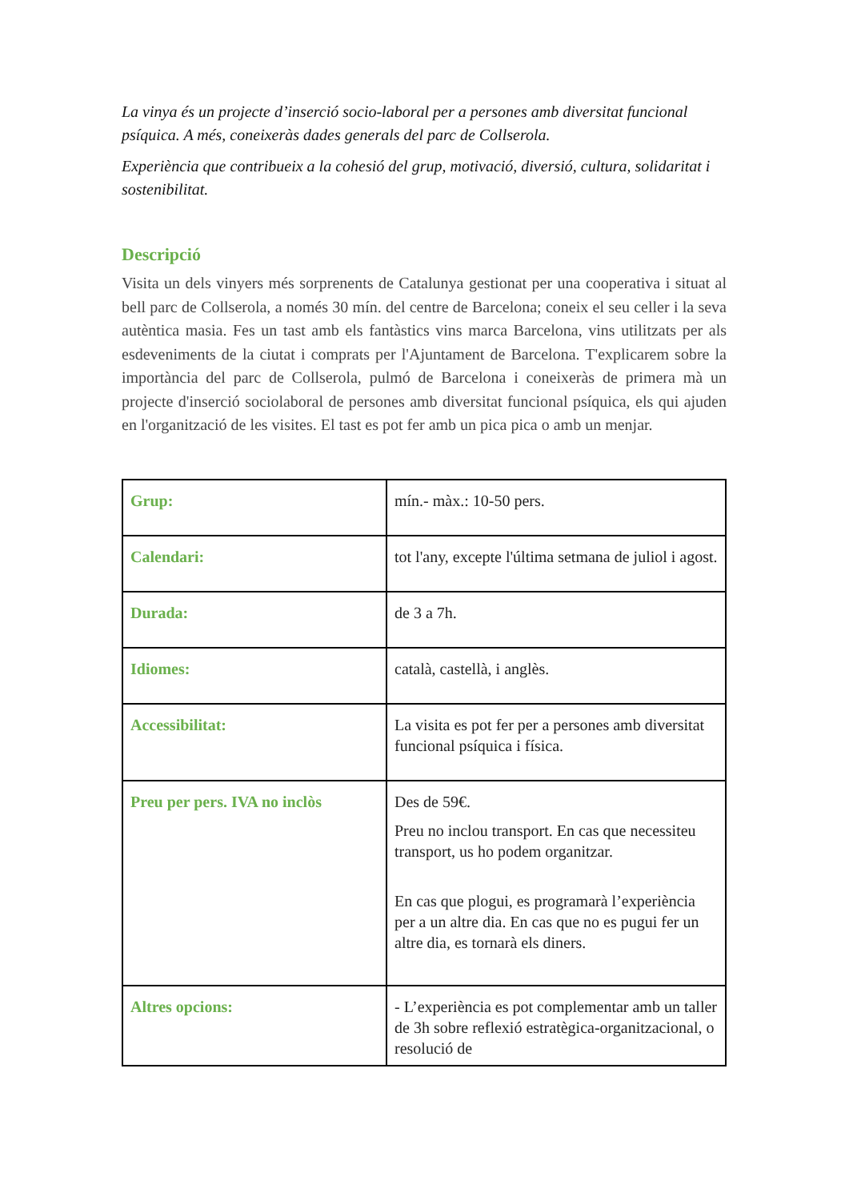La vinya és un projecte d’inserció socio-laboral per a persones amb diversitat funcional psíquica. A més, coneixeràs dades generals del parc de Collserola.
Experiència que contribueix a la cohesió del grup, motivació, diversió, cultura, solidaritat i sostenibilitat.
Descripció
Visita un dels vinyers més sorprenents de Catalunya gestionat per una cooperativa i situat al bell parc de Collserola, a només 30 mín. del centre de Barcelona; coneix el seu celler i la seva autèntica masia. Fes un tast amb els fantàstics vins marca Barcelona, vins utilitzats per als esdeveniments de la ciutat i comprats per l'Ajuntament de Barcelona. T'explicarem sobre la importància del parc de Collserola, pulmó de Barcelona i coneixeràs de primera mà un projecte d'inserció sociolaboral de persones amb diversitat funcional psíquica, els qui ajuden en l'organització de les visites. El tast es pot fer amb un pica pica o amb un menjar.
| Grup: | mín.- màx.: 10-50 pers. |
| Calendari: | tot l'any, excepte l'última setmana de juliol i agost. |
| Durada: | de 3 a 7h. |
| Idiomes: | català, castellà, i anglès. |
| Accessibilitat: | La visita es pot fer per a persones amb diversitat funcional psíquica i física. |
| Preu per pers. IVA no inclòs | Des de 59€. Preu no inclou transport. En cas que necessiteu transport, us ho podem organitzar. En cas que plogui, es programarà l’experiència per a un altre dia. En cas que no es pugui fer un altre dia, es tornarà els diners. |
| Altres opcions: | - L’experiència es pot complementar amb un taller de 3h sobre reflexió estratègica-organitzacional, o resolució de |